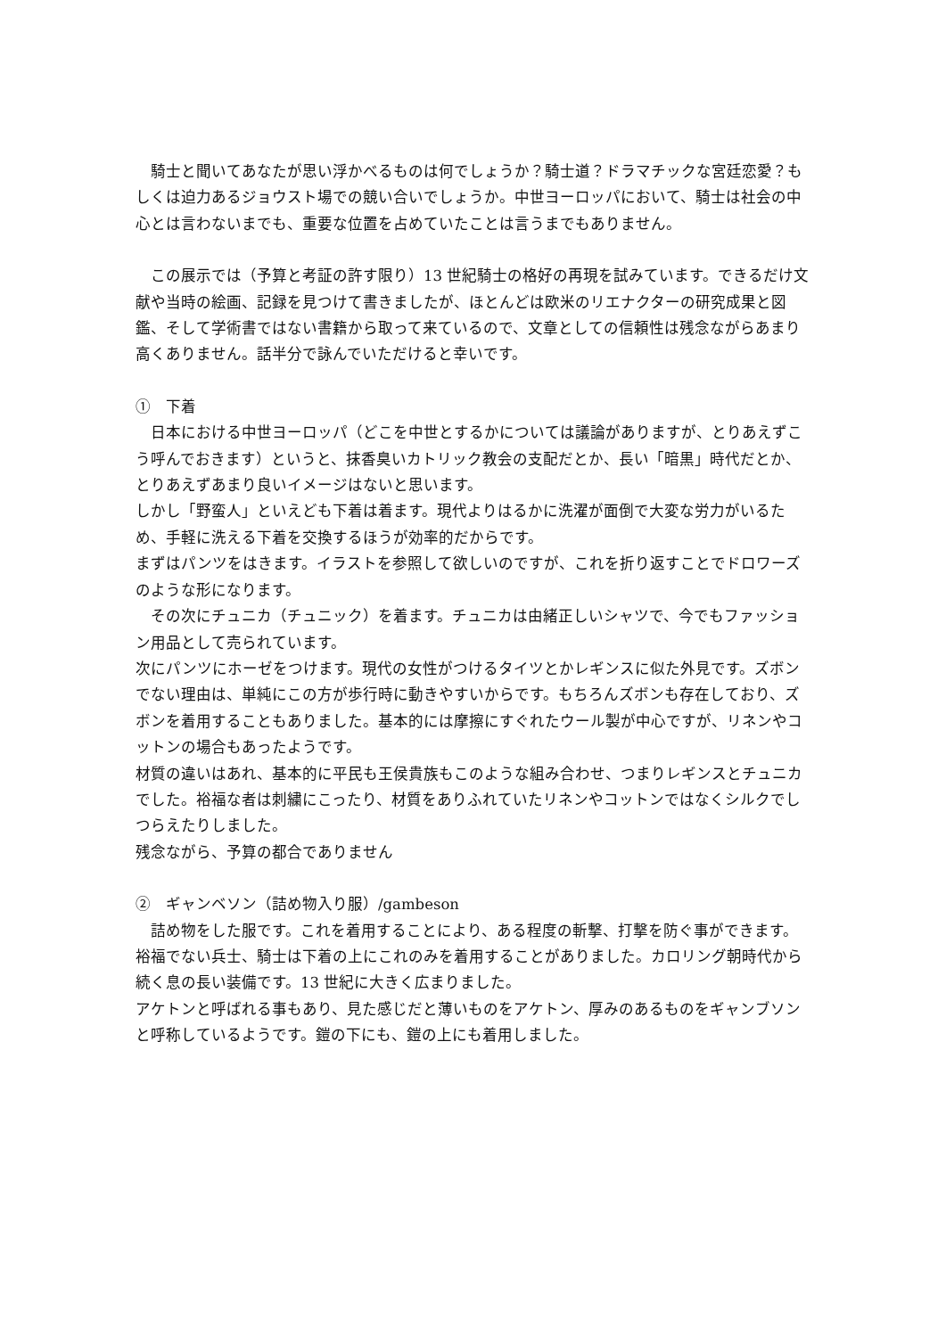騎士と聞いてあなたが思い浮かべるものは何でしょうか？騎士道？ドラマチックな宮廷恋愛？もしくは迫力あるジョウスト場での競い合いでしょうか。中世ヨーロッパにおいて、騎士は社会の中心とは言わないまでも、重要な位置を占めていたことは言うまでもありません。
　この展示では（予算と考証の許す限り）13 世紀騎士の格好の再現を試みています。できるだけ文献や当時の絵画、記録を見つけて書きましたが、ほとんどは欧米のリエナクターの研究成果と図鑑、そして学術書ではない書籍から取って来ているので、文章としての信頼性は残念ながらあまり高くありません。話半分で詠んでいただけると幸いです。
①　下着
　日本における中世ヨーロッパ（どこを中世とするかについては議論がありますが、とりあえずこう呼んでおきます）というと、抹香臭いカトリック教会の支配だとか、長い「暗黒」時代だとか、とりあえずあまり良いイメージはないと思います。
しかし「野蛮人」といえども下着は着ます。現代よりはるかに洗濯が面倒で大変な労力がいるため、手軽に洗える下着を交換するほうが効率的だからです。
まずはパンツをはきます。イラストを参照して欲しいのですが、これを折り返すことでドロワーズのような形になります。
　その次にチュニカ（チュニック）を着ます。チュニカは由緒正しいシャツで、今でもファッション用品として売られています。
次にパンツにホーゼをつけます。現代の女性がつけるタイツとかレギンスに似た外見です。ズボンでない理由は、単純にこの方が歩行時に動きやすいからです。もちろんズボンも存在しており、ズボンを着用することもありました。基本的には摩擦にすぐれたウール製が中心ですが、リネンやコットンの場合もあったようです。
材質の違いはあれ、基本的に平民も王侯貴族もこのような組み合わせ、つまりレギンスとチュニカでした。裕福な者は刺繍にこったり、材質をありふれていたリネンやコットンではなくシルクでしつらえたりしました。
残念ながら、予算の都合でありません
②　ギャンベソン（詰め物入り服）/gambeson
　詰め物をした服です。これを着用することにより、ある程度の斬撃、打撃を防ぐ事ができます。裕福でない兵士、騎士は下着の上にこれのみを着用することがありました。カロリング朝時代から続く息の長い装備です。13 世紀に大きく広まりました。
アケトンと呼ばれる事もあり、見た感じだと薄いものをアケトン、厚みのあるものをギャンブソンと呼称しているようです。鎧の下にも、鎧の上にも着用しました。